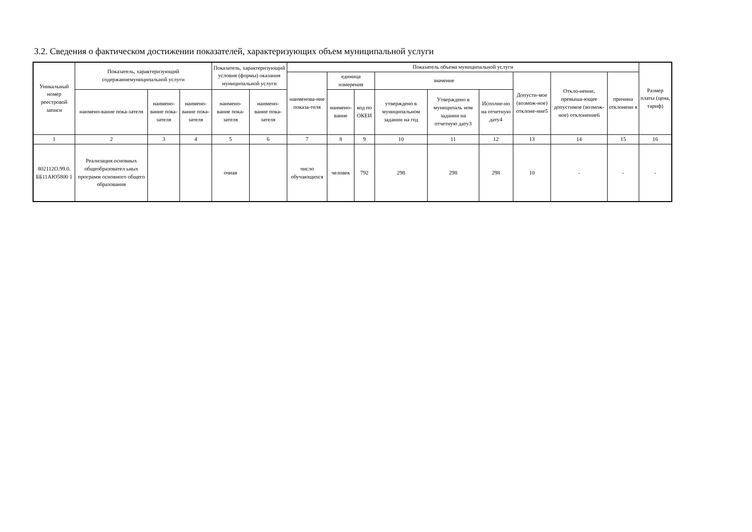3.2. Сведения о фактическом достижении показателей, характеризующих объем муниципальной услуги
| Уникальный номер реестровой записи | Показатель, характеризующий содержаниемуниципальной услуги | | | Показатель, характеризующий условия (формы) оказания муниципальной услуги | | Показатель объема муниципальной услуги | | | | | | | | | Размер платы (цена, тариф) |
| --- | --- | --- | --- | --- | --- | --- | --- | --- | --- | --- | --- | --- | --- | --- | --- |
| | | | | | | наименова-ние показа-теля | единица измерения | | значение | | | Допусти-мое (возмож-ное) отклоне-ние5 | Откло-нение, превыша-ющее допустимое (возмож-ное) отклонение6 | причина отклонени я | |
| | наимено-вание пока-зателя | наимено-вание пока-зателя | наимено-вание пока-зателя | наимено-вание пока-зателя | наимено-вание пока-зателя | | наимено-вание | код по ОКЕИ | утверждено в муниципальном задании на год | Утверждено в муниципаль ном задании на отчетную дату3 | Исполне-но на отчетную дату4 | | | | |
| 1 | 2 | 3 | 4 | 5 | 6 | 7 | 8 | 9 | 10 | 11 | 12 | 13 | 14 | 15 | 16 |
| 802112О.99.0. ББ11АЮ5800 1 | Реализация основных общеобразовател ьных программ основного общего образования | | | очная | | число обучающихся | человек | 792 | 298 | 298 | 298 | 10 | - | - | - |